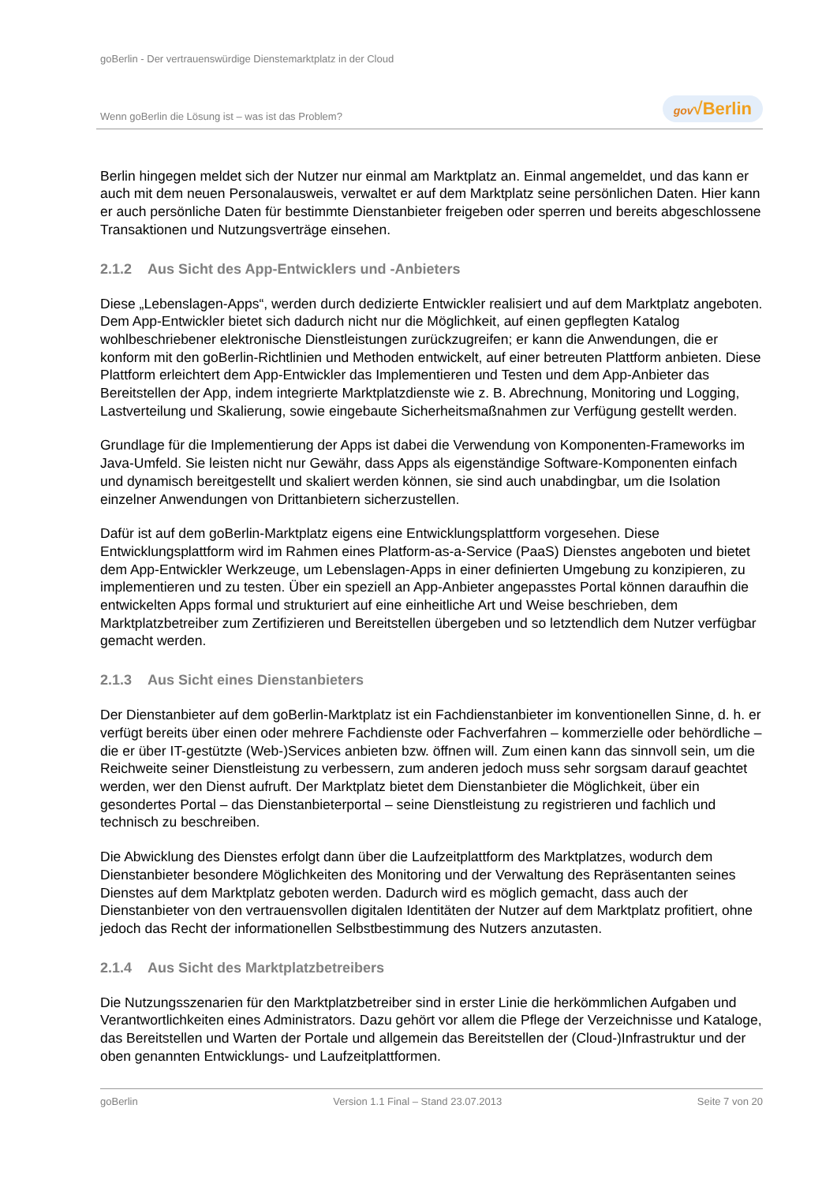goBerlin - Der vertrauenswürdige Dienstemarktplatz in der Cloud
Wenn goBerlin die Lösung ist – was ist das Problem?
gov√Berlin
Berlin hingegen meldet sich der Nutzer nur einmal am Marktplatz an. Einmal angemeldet, und das kann er auch mit dem neuen Personalausweis, verwaltet er auf dem Marktplatz seine persönlichen Daten. Hier kann er auch persönliche Daten für bestimmte Dienstanbieter freigeben oder sperren und bereits abgeschlossene Transaktionen und Nutzungsverträge einsehen.
2.1.2 Aus Sicht des App-Entwicklers und -Anbieters
Diese „Lebenslagen-Apps“, werden durch dedizierte Entwickler realisiert und auf dem Marktplatz angeboten. Dem App-Entwickler bietet sich dadurch nicht nur die Möglichkeit, auf einen gepflegten Katalog wohlbeschriebener elektronische Dienstleistungen zurückzugreifen; er kann die Anwendungen, die er konform mit den goBerlin-Richtlinien und Methoden entwickelt, auf einer betreuten Plattform anbieten. Diese Plattform erleichtert dem App-Entwickler das Implementieren und Testen und dem App-Anbieter das Bereitstellen der App, indem integrierte Marktplatzdienste wie z. B. Abrechnung, Monitoring und Logging, Lastverteilung und Skalierung, sowie eingebaute Sicherheitsmaßnahmen zur Verfügung gestellt werden.
Grundlage für die Implementierung der Apps ist dabei die Verwendung von Komponenten-Frameworks im Java-Umfeld. Sie leisten nicht nur Gewähr, dass Apps als eigenständige Software-Komponenten einfach und dynamisch bereitgestellt und skaliert werden können, sie sind auch unabdingbar, um die Isolation einzelner Anwendungen von Drittanbietern sicherzustellen.
Dafür ist auf dem goBerlin-Marktplatz eigens eine Entwicklungsplattform vorgesehen. Diese Entwicklungsplattform wird im Rahmen eines Platform-as-a-Service (PaaS) Dienstes angeboten und bietet dem App-Entwickler Werkzeuge, um Lebenslagen-Apps in einer definierten Umgebung zu konzipieren, zu implementieren und zu testen. Über ein speziell an App-Anbieter angepasstes Portal können daraufhin die entwickelten Apps formal und strukturiert auf eine einheitliche Art und Weise beschrieben, dem Marktplatzbetreiber zum Zertifizieren und Bereitstellen übergeben und so letztendlich dem Nutzer verfügbar gemacht werden.
2.1.3 Aus Sicht eines Dienstanbieters
Der Dienstanbieter auf dem goBerlin-Marktplatz ist ein Fachdienstanbieter im konventionellen Sinne, d. h. er verfügt bereits über einen oder mehrere Fachdienste oder Fachverfahren – kommerzielle oder behördliche – die er über IT-gestützte (Web-)Services anbieten bzw. öffnen will. Zum einen kann das sinnvoll sein, um die Reichweite seiner Dienstleistung zu verbessern, zum anderen jedoch muss sehr sorgsam darauf geachtet werden, wer den Dienst aufruft. Der Marktplatz bietet dem Dienstanbieter die Möglichkeit, über ein gesondertes Portal – das Dienstanbieterportal – seine Dienstleistung zu registrieren und fachlich und technisch zu beschreiben.
Die Abwicklung des Dienstes erfolgt dann über die Laufzeitplattform des Marktplatzes, wodurch dem Dienstanbieter besondere Möglichkeiten des Monitoring und der Verwaltung des Repräsentanten seines Dienstes auf dem Marktplatz geboten werden. Dadurch wird es möglich gemacht, dass auch der Dienstanbieter von den vertrauensvollen digitalen Identitäten der Nutzer auf dem Marktplatz profitiert, ohne jedoch das Recht der informationellen Selbstbestimmung des Nutzers anzutasten.
2.1.4 Aus Sicht des Marktplatzbetreibers
Die Nutzungsszenarien für den Marktplatzbetreiber sind in erster Linie die herkömmlichen Aufgaben und Verantwortlichkeiten eines Administrators. Dazu gehört vor allem die Pflege der Verzeichnisse und Kataloge, das Bereitstellen und Warten der Portale und allgemein das Bereitstellen der (Cloud-)Infrastruktur und der oben genannten Entwicklungs- und Laufzeitplattformen.
goBerlin Version 1.1 Final – Stand 23.07.2013 Seite 7 von 20